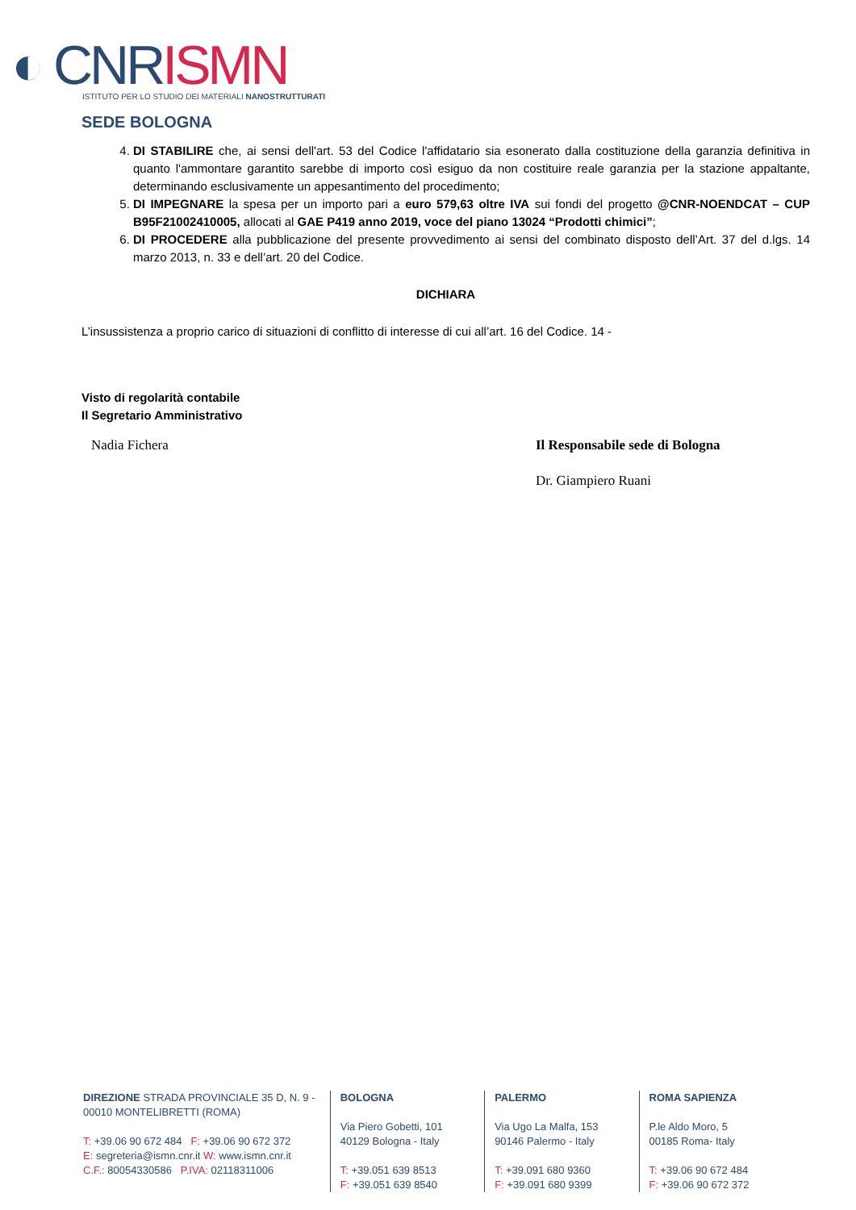◐ CNR ISMN
ISTITUTO PER LO STUDIO DEI MATERIALI NANOSTRUTTURATI
SEDE BOLOGNA
4. DI STABILIRE che, ai sensi dell'art. 53 del Codice l'affidatario sia esonerato dalla costituzione della garanzia definitiva in quanto l'ammontare garantito sarebbe di importo così esiguo da non costituire reale garanzia per la stazione appaltante, determinando esclusivamente un appesantimento del procedimento;
5. DI IMPEGNARE la spesa per un importo pari a euro 579,63 oltre IVA sui fondi del progetto @CNR-NOENDCAT – CUP B95F21002410005, allocati al GAE P419 anno 2019, voce del piano 13024 “Prodotti chimici”;
6. DI PROCEDERE alla pubblicazione del presente provvedimento ai sensi del combinato disposto dell’Art. 37 del d.lgs. 14 marzo 2013, n. 33 e dell’art. 20 del Codice.
DICHIARA
L’insussistenza a proprio carico di situazioni di conflitto di interesse di cui all’art. 16 del Codice. 14 -
Visto di regolarità contabile
Il Segretario Amministrativo
Nadia Fichera Il Responsabile sede di Bologna
Dr. Giampiero Ruani
DIREZIONE STRADA PROVINCIALE 35 D, N. 9 - 00010 MONTELIBRETTI (ROMA)
T: +39.06 90 672 484 F: +39.06 90 672 372
E: segreteria@ismn.cnr.it W: www.ismn.cnr.it
C.F.: 80054330586 P.IVA: 02118311006
BOLOGNA
Via Piero Gobetti, 101
40129 Bologna - Italy
T: +39.051 639 8513
F: +39.051 639 8540
PALERMO
Via Ugo La Malfa, 153
90146 Palermo - Italy
T: +39.091 680 9360
F: +39.091 680 9399
ROMA SAPIENZA
P.le Aldo Moro, 5
00185 Roma- Italy
T: +39.06 90 672 484
F: +39.06 90 672 372